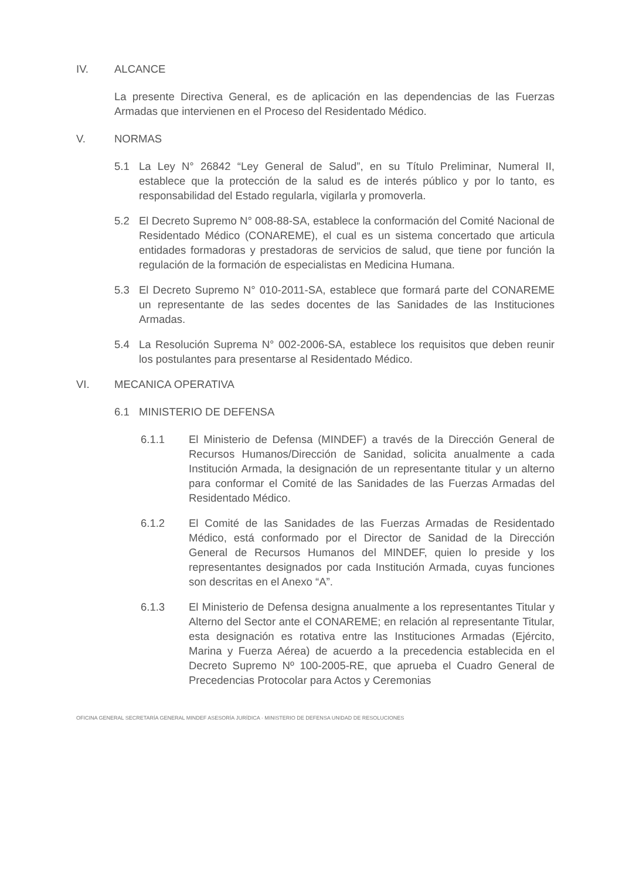IV. ALCANCE
La presente Directiva General, es de aplicación en las dependencias de las Fuerzas Armadas que intervienen en el Proceso del Residentado Médico.
V. NORMAS
5.1 La Ley N° 26842 “Ley General de Salud”, en su Título Preliminar, Numeral II, establece que la protección de la salud es de interés público y por lo tanto, es responsabilidad del Estado regularla, vigilarla y promoverla.
5.2 El Decreto Supremo N° 008-88-SA, establece la conformación del Comité Nacional de Residentado Médico (CONAREME), el cual es un sistema concertado que articula entidades formadoras y prestadoras de servicios de salud, que tiene por función la regulación de la formación de especialistas en Medicina Humana.
5.3 El Decreto Supremo N° 010-2011-SA, establece que formará parte del CONAREME un representante de las sedes docentes de las Sanidades de las Instituciones Armadas.
5.4 La Resolución Suprema N° 002-2006-SA, establece los requisitos que deben reunir los postulantes para presentarse al Residentado Médico.
VI. MECANICA OPERATIVA
6.1 MINISTERIO DE DEFENSA
6.1.1 El Ministerio de Defensa (MINDEF) a través de la Dirección General de Recursos Humanos/Dirección de Sanidad, solicita anualmente a cada Institución Armada, la designación de un representante titular y un alterno para conformar el Comité de las Sanidades de las Fuerzas Armadas del Residentado Médico.
6.1.2 El Comité de las Sanidades de las Fuerzas Armadas de Residentado Médico, está conformado por el Director de Sanidad de la Dirección General de Recursos Humanos del MINDEF, quien lo preside y los representantes designados por cada Institución Armada, cuyas funciones son descritas en el Anexo “A”.
6.1.3 El Ministerio de Defensa designa anualmente a los representantes Titular y Alterno del Sector ante el CONAREME; en relación al representante Titular, esta designación es rotativa entre las Instituciones Armadas (Ejército, Marina y Fuerza Aérea) de acuerdo a la precedencia establecida en el Decreto Supremo Nº 100-2005-RE, que aprueba el Cuadro General de Precedencias Protocolar para Actos y Ceremonias
OFICINA GENERAL SECRETARÍA GENERAL MINDEF ASESORÍA JURÍDICA · MINISTERIO DE DEFENSA UNIDAD DE RESOLUCIONES